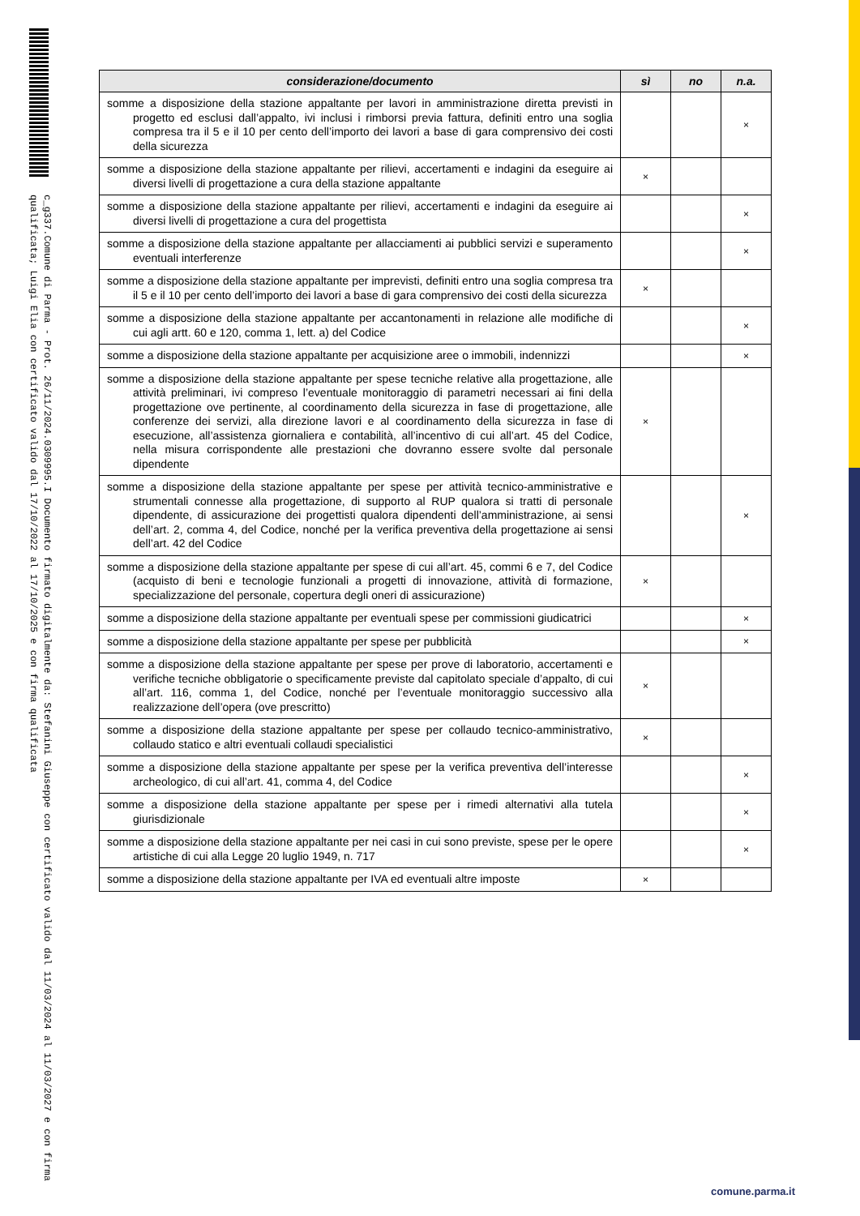c_g337.Comune di Parma - Prot. 26/11/2024.0309995.I Documento firmato digitalmente da: Stefanini Giuseppe con certificato valido dal 11/03/2024 al 11/03/2027 e con firma qualificata; Luigi Elia con certificato valido dal 17/10/2022 al 17/10/2025 e con firma qualificata
| considerazione/documento | sì | no | n.a. |
| --- | --- | --- | --- |
| somme a disposizione della stazione appaltante per lavori in amministrazione diretta previsti in progetto ed esclusi dall’appalto, ivi inclusi i rimborsi previa fattura, definiti entro una soglia compresa tra il 5 e il 10 per cento dell’importo dei lavori a base di gara comprensivo dei costi della sicurezza | | | × |
| somme a disposizione della stazione appaltante per rilievi, accertamenti e indagini da eseguire ai diversi livelli di progettazione a cura della stazione appaltante | × | | |
| somme a disposizione della stazione appaltante per rilievi, accertamenti e indagini da eseguire ai diversi livelli di progettazione a cura del progettista | | | × |
| somme a disposizione della stazione appaltante per allacciamenti ai pubblici servizi e superamento eventuali interferenze | | | × |
| somme a disposizione della stazione appaltante per imprevisti, definiti entro una soglia compresa tra il 5 e il 10 per cento dell’importo dei lavori a base di gara comprensivo dei costi della sicurezza | × | | |
| somme a disposizione della stazione appaltante per accantonamenti in relazione alle modifiche di cui agli artt. 60 e 120, comma 1, lett. a) del Codice | | | × |
| somme a disposizione della stazione appaltante per acquisizione aree o immobili, indennizzi | | | × |
| somme a disposizione della stazione appaltante per spese tecniche relative alla progettazione, alle attività preliminari, ivi compreso l’eventuale monitoraggio di parametri necessari ai fini della progettazione ove pertinente, al coordinamento della sicurezza in fase di progettazione, alle conferenze dei servizi, alla direzione lavori e al coordinamento della sicurezza in fase di esecuzione, all’assistenza giornaliera e contabilità, all’incentivo di cui all’art. 45 del Codice, nella misura corrispondente alle prestazioni che dovranno essere svolte dal personale dipendente | × | | |
| somme a disposizione della stazione appaltante per spese per attività tecnico-amministrative e strumentali connesse alla progettazione, di supporto al RUP qualora si tratti di personale dipendente, di assicurazione dei progettisti qualora dipendenti dell’amministrazione, ai sensi dell’art. 2, comma 4, del Codice, nonché per la verifica preventiva della progettazione ai sensi dell’art. 42 del Codice | | | × |
| somme a disposizione della stazione appaltante per spese di cui all’art. 45, commi 6 e 7, del Codice (acquisto di beni e tecnologie funzionali a progetti di innovazione, attività di formazione, specializzazione del personale, copertura degli oneri di assicurazione) | × | | |
| somme a disposizione della stazione appaltante per eventuali spese per commissioni giudicatrici | | | × |
| somme a disposizione della stazione appaltante per spese per pubblicità | | | × |
| somme a disposizione della stazione appaltante per spese per prove di laboratorio, accertamenti e verifiche tecniche obbligatorie o specificamente previste dal capitolato speciale d’appalto, di cui all’art. 116, comma 1, del Codice, nonché per l’eventuale monitoraggio successivo alla realizzazione dell’opera (ove prescritto) | × | | |
| somme a disposizione della stazione appaltante per spese per collaudo tecnico-amministrativo, collaudo statico e altri eventuali collaudi specialistici | × | | |
| somme a disposizione della stazione appaltante per spese per la verifica preventiva dell’interesse archeologico, di cui all’art. 41, comma 4, del Codice | | | × |
| somme a disposizione della stazione appaltante per spese per i rimedi alternativi alla tutela giurisdizionale | | | × |
| somme a disposizione della stazione appaltante per nei casi in cui sono previste, spese per le opere artistiche di cui alla Legge 20 luglio 1949, n. 717 | | | × |
| somme a disposizione della stazione appaltante per IVA ed eventuali altre imposte | × | | |
comune.parma.it